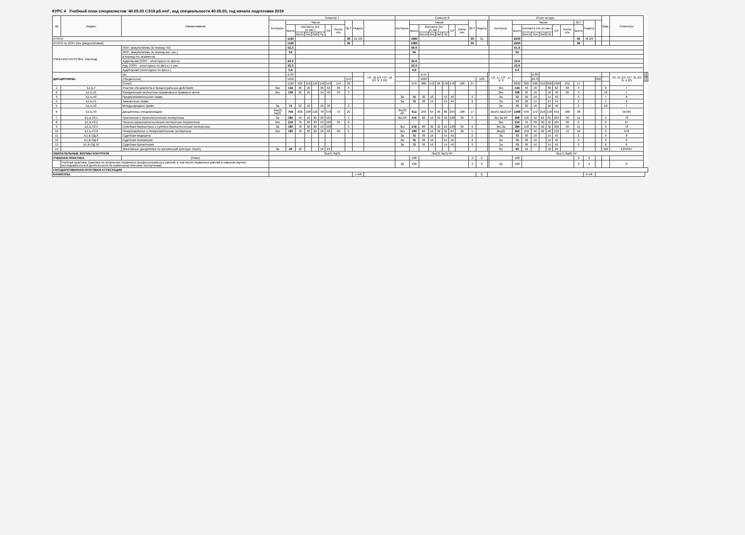КУРС 4 Учебный план специалистов '40.05.03 СЭ19.plі.xml', код специальности 40.05.03, год начала подготовки 2019
| № | Индекс | Наименование | Семестр 7 | | | | | | | | | | | Семестр 8 | | | | | | | | | | | Итого за курс | | | | | | | | | | | Каф. | Семестры | | | |
| --- | --- | --- | --- | --- | --- | --- | --- | --- | --- | --- | --- | --- | --- | --- | --- | --- | --- | --- | --- | --- | --- | --- | --- | --- | --- | --- | --- | --- | --- | --- | --- | --- | --- | --- | --- | --- | --- | --- | --- | --- |
| | | | Контроль | Часов | | | | | | | ЗЕТ | Недель | | Контроль | Часов | | | | | | | ЗЕТ | Недель | | Контроль | Часов | | | | | | | ЗЕТ | Недель | | | | | | |
| | | | | Всего | Контакт.р (по уч.зан.) | | | | СР | Контр оль | | | | | Всего | Контакт.р (по уч.зан.) | | | | СР | Контр оль | | | | | Всего | Контакт.р (по уч.зан.) | | | | СР | Контр оль | Всего | | | | | | | |
| | | | | | Всего | Лек | Лаб | Пр | | | | | | | | Всего | Лек | Лаб | Пр | | | | | | | | Всего | Лек | Лаб | Пр | | | | | | | | | | |
| ИТОГО | | | | 1120 | | | | | | | 30 | 21 2/6 | | | 1080 | | | | | | | 30 | 21 | | | 2200 | | | | | | | 60 | 42 2/6 | | | | | | |
| ИТОГО по ООП (без факультативов) | | | | 1120 | | | | | | | 30 | | | | 1080 | | | | | | | 30 | | | | 2200 | | | | | | | 60 | | | | | | | |
| УЧЕБНАЯ НАГРУЗКА, (час/нед) | | ООП, факультативы (в период ТО) | | 52.3 | | | | | | | | | | | 50.9 | | | | | | | | | | | 51.6 | | | | | | | | | | | | | | |
| | | ООП, факультативы (в период экз. сес.) | | 54 | | | | | | | | | | | 54 | | | | | | | | | | | 54 | | | | | | | | | | | | | | |
| | | в период гос.экзаменов | | | | | | | | | | | | | | | | | | | | | | | | | | | | | | | | | | | | | | |
| | | Аудиторная (ООП - элект.курсы по физ.к) | | 22.3 | | | | | | | | | | | 22.9 | | | | | | | | | | | 22.6 | | | | | | | | | | | | | | |
| | | Ауд. (ООП - элект.курсы по физ.к.) с рас | | 22.3 | | | | | | | | | | | 22.9 | | | | | | | | | | | 22.6 | | | | | | | | | | | | | | |
| | | Аудиторная (элект.курсы по физ.к.) | | 0.9 | | | | | | | | | | | 0.9 | | | | | | | | | | | 0.5 | | | | | | | | | | | | | | |
| ДИСЦИПЛИНЫ | | (Δ) | | Δ 32 | | | | | | | | | ТО: 18 2/3 ТО*: 18 2/3 Э: 2 2/3 | | | Δ 54 | | | | | | | | | ТО: 17 ТО*: 17 Э: 2 | | | Δ 86 | | | | | | | | | ТО: 35 2/3 ТО*: 35 2/3 Э: 4 2/3 | | | |
| | | (Предельное) | | 1152 | | | | | | | 144 | | | | | 1026 | | | | | | | 108 | | | | | 2178 | | | | | | | 252 | | | | | |
| | | (План) | | 1120 | 432 | 156 | 120 | 156 | 544 | 144 | 30 | | | | 972 | 388 | 142 | 96 | 150 | 476 | 108 | 27 | | | | 2092 | 820 | 298 | 216 | 306 | 1020 | 252 | 57 | | | | | | | |
| 1 | Б1.Б.7 | Участие специалиста в процессуальных действиях | Экз | 144 | 46 | 16 | | 30 | 62 | 36 | 4 | | | | | | | | | | | | | | Экз | 144 | 46 | 16 | | 30 | 62 | 36 | 4 | | | 9 | 7 | | | |
| 2 | Б1.Б.21 | Юридическая экспертиза нормативных правовых актов | Экз | 108 | 32 | 16 | | 16 | 40 | 36 | 3 | | | | | | | | | | | | | | Экз | 108 | 32 | 16 | | 16 | 40 | 36 | 3 | | | 10 | 7 | | | |
| 3 | Б1.Б.40 | Предпринимательское право | | | | | | | | | | | | За | 72 | 30 | 16 | | 14 | 42 | | 2 | | | За | 72 | 30 | 16 | | 14 | 42 | | 2 | | | 7 | 8 | | | |
| 4 | Б1.Б.41 | Таможенное право | | | | | | | | | | | | За | 72 | 28 | 14 | | 14 | 44 | | 2 | | | За | 72 | 28 | 14 | | 14 | 44 | | 2 | | | 4 | 8 | | | |
| 5 | Б1.Б.42 | Международное право | За | 72 | 32 | 16 | | 16 | 40 | | 2 | | | | | | | | | | | | | | За | 72 | 32 | 16 | | 16 | 40 | | 2 | | | 10 | 7 | | | |
| 6 | Б1.Б.43 | Дисциплины специализации: | Экз(2) За(2) | 756 | 306 | 108 | 120 | 78 | 378 | 72 | 21 | | | Экз(3) КР | 612 | 240 | 64 | 96 | 80 | 264 | 108 | 17 | | | Экз(5) За(2) КР | 1368 | 546 | 172 | 216 | 158 | 642 | 180 | 38 | | | | 56789 | | | |
| 7 | Б1.Б.43.1 | Трасология и трасологическая экспертиза | За | 180 | 76 | 16 | 30 | 30 | 104 | | 5 | | | Экз КР | 216 | 80 | 16 | 32 | 32 | 100 | 36 | 6 | | | Экз За КР | 396 | 156 | 32 | 62 | 62 | 204 | 36 | 11 | | | 9 | 78 | | | |
| 8 | Б1.Б.43.2 | Технико-криминалистическая экспертиза документов | Экз | 216 | 76 | 30 | 30 | 16 | 104 | 36 | 6 | | | | | | | | | | | | | | Экз | 216 | 76 | 30 | 30 | 16 | 104 | 36 | 6 | | | 9 | 67 | | | |
| 9 | Б1.Б.43.4 | Судебная баллистика и судебно-баллистическая экспертиза | За | 180 | 78 | 32 | 30 | 16 | 102 | | 5 | | | Экз | 216 | 80 | 32 | 32 | 16 | 100 | 36 | 6 | | | Экз За | 396 | 158 | 64 | 62 | 32 | 202 | 36 | 11 | | | 9 | 78 | | | |
| 10 | Б1.Б.43.6 | Почерковедение и почерковедческая экспертиза | Экз | 180 | 76 | 30 | 30 | 16 | 68 | 36 | 5 | | | Экз | 180 | 80 | 16 | 32 | 32 | 64 | 36 | 5 | | | Экз(2) | 360 | 156 | 46 | 62 | 48 | 132 | 72 | 10 | | | 9 | 678 | | | |
| 11 | Б1.В.ОД.8 | Судебная медицина | | | | | | | | | | | | За | 72 | 30 | 16 | | 14 | 42 | | 2 | | | За | 72 | 30 | 16 | | 14 | 42 | | 2 | | | 9 | 8 | | | |
| 12 | Б1.В.ОД.9 | Судебная психиатрия | | | | | | | | | | | | За | 72 | 30 | 16 | | 14 | 42 | | 2 | | | За | 72 | 30 | 16 | | 14 | 42 | | 2 | | | 9 | 8 | | | |
| 13 | Б1.В.ОД.10 | Судебная бухгалтерия | | | | | | | | | | | | За | 72 | 30 | 16 | | 14 | 42 | | 2 | | | За | 72 | 30 | 16 | | 14 | 42 | | 2 | | | 8 | 8 | | | |
| 14 | | Элективные дисциплине по физической культуре спорту | За | 40 | 16 | | | 16 | 24 | | | | | | | | | | | | | | | | За | 40 | 16 | | | 16 | 24 | | | | | 102 | 1234567 | | | |
| ОБЯЗАТЕЛЬНЫЕ ФОРМЫ КОНТРОЛЯ | | | Экз(4) За(3) | | | | | | | | | | | Экз(3) За(5) КР | | | | | | | | | | | Экз(7) За(8) КР | | | | | | | | | | | | | | | |
| УЧЕБНАЯ ПРАКТИКА | | (План) | | | | | | | | | | | | | 108 | | | | | | | 3 | 2 | | | 108 | | | | | | | 3 | 2 | | | | | | |
| | Учебная практика: практика по получению первичных профессиональных умений, в том числе первичных умений и навыков научно-исследовательской деятельности по криминалистическим экспертизам) | | | | | | | | | | | | | За | 108 | | | | | | | 3 | 2 | | За | 108 | | | | | | | 3 | 2 | | | 8 | | | |
| ГОСУДАРСТВЕННАЯ ИТОГОВАЯ АТТЕСТАЦИЯ | | | | | | | | | | | | | | | | | | | | | | | | | | | | | | | | | | | | | | | | |
| КАНИКУЛЫ | | | | | | | | | | | | 1 4/6 | | | | | | | | | | | 8 | | | | | | | | | | | 9 4/6 | | | | | | |